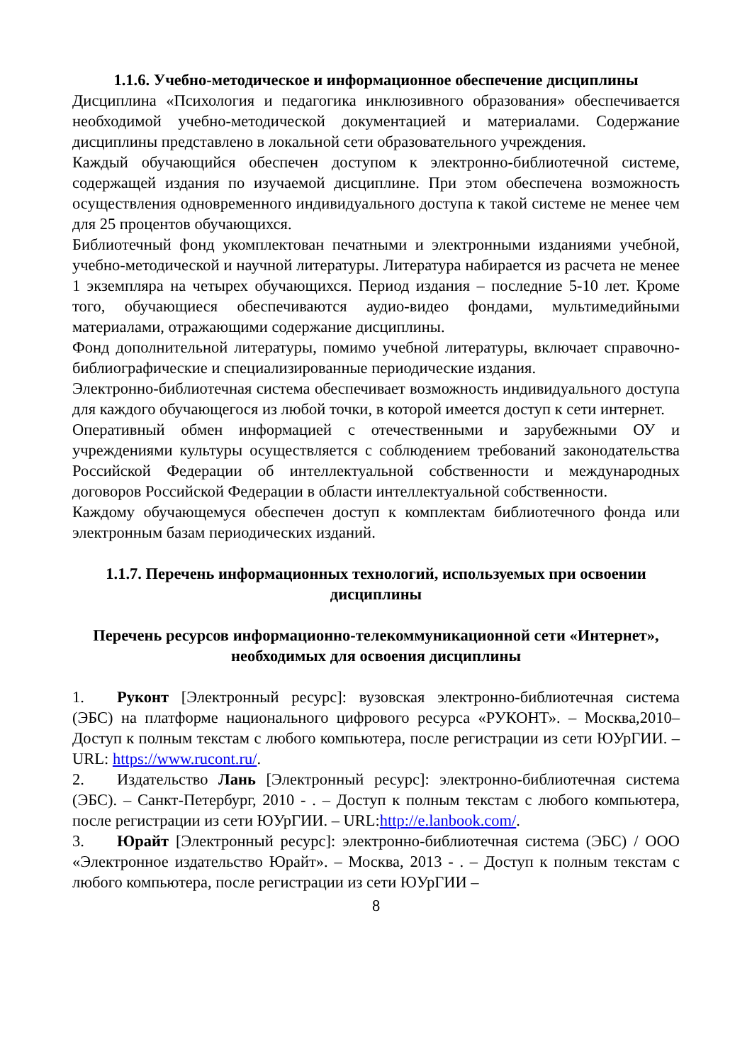1.1.6. Учебно-методическое и информационное обеспечение дисциплины
Дисциплина «Психология и педагогика инклюзивного образования» обеспечивается необходимой учебно-методической документацией и материалами. Содержание дисциплины представлено в локальной сети образовательного учреждения.
Каждый обучающийся обеспечен доступом к электронно-библиотечной системе, содержащей издания по изучаемой дисциплине. При этом обеспечена возможность осуществления одновременного индивидуального доступа к такой системе не менее чем для 25 процентов обучающихся.
Библиотечный фонд укомплектован печатными и электронными изданиями учебной, учебно-методической и научной литературы. Литература набирается из расчета не менее 1 экземпляра на четырех обучающихся. Период издания – последние 5-10 лет. Кроме того, обучающиеся обеспечиваются аудио-видео фондами, мультимедийными материалами, отражающими содержание дисциплины.
Фонд дополнительной литературы, помимо учебной литературы, включает справочно-библиографические и специализированные периодические издания.
Электронно-библиотечная система обеспечивает возможность индивидуального доступа для каждого обучающегося из любой точки, в которой имеется доступ к сети интернет.
Оперативный обмен информацией с отечественными и зарубежными ОУ и учреждениями культуры осуществляется с соблюдением требований законодательства Российской Федерации об интеллектуальной собственности и международных договоров Российской Федерации в области интеллектуальной собственности.
Каждому обучающемуся обеспечен доступ к комплектам библиотечного фонда или электронным базам периодических изданий.
1.1.7. Перечень информационных технологий, используемых при освоении дисциплины
Перечень ресурсов информационно-телекоммуникационной сети «Интернет», необходимых для освоения дисциплины
1. Руконт [Электронный ресурс]: вузовская электронно-библиотечная система (ЭБС) на платформе национального цифрового ресурса «РУКОНТ». – Москва,2010–Доступ к полным текстам с любого компьютера, после регистрации из сети ЮУрГИИ. – URL: https://www.rucont.ru/.
2. Издательство Лань [Электронный ресурс]: электронно-библиотечная система (ЭБС). – Санкт-Петербург, 2010 - . – Доступ к полным текстам с любого компьютера, после регистрации из сети ЮУрГИИ. – URL:http://e.lanbook.com/.
3. Юрайт [Электронный ресурс]: электронно-библиотечная система (ЭБС) / ООО «Электронное издательство Юрайт». – Москва, 2013 - . – Доступ к полным текстам с любого компьютера, после регистрации из сети ЮУрГИИ –
8